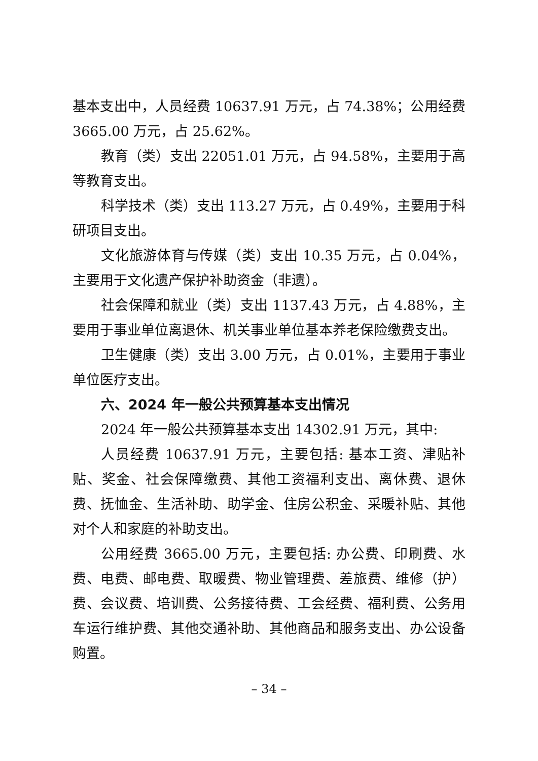基本支出中，人员经费 10637.91 万元，占 74.38%；公用经费 3665.00 万元，占 25.62%。
教育（类）支出 22051.01 万元，占 94.58%，主要用于高等教育支出。
科学技术（类）支出 113.27 万元，占 0.49%，主要用于科研项目支出。
文化旅游体育与传媒（类）支出 10.35 万元，占 0.04%，主要用于文化遗产保护补助资金（非遗）。
社会保障和就业（类）支出 1137.43 万元，占 4.88%，主要用于事业单位离退休、机关事业单位基本养老保险缴费支出。
卫生健康（类）支出 3.00 万元，占 0.01%，主要用于事业单位医疗支出。
六、2024 年一般公共预算基本支出情况
2024 年一般公共预算基本支出 14302.91 万元，其中:
人员经费 10637.91 万元，主要包括: 基本工资、津贴补贴、奖金、社会保障缴费、其他工资福利支出、离休费、退休费、抚恤金、生活补助、助学金、住房公积金、采暖补贴、其他对个人和家庭的补助支出。
公用经费 3665.00 万元，主要包括: 办公费、印刷费、水费、电费、邮电费、取暖费、物业管理费、差旅费、维修（护）费、会议费、培训费、公务接待费、工会经费、福利费、公务用车运行维护费、其他交通补助、其他商品和服务支出、办公设备购置。
– 34 –